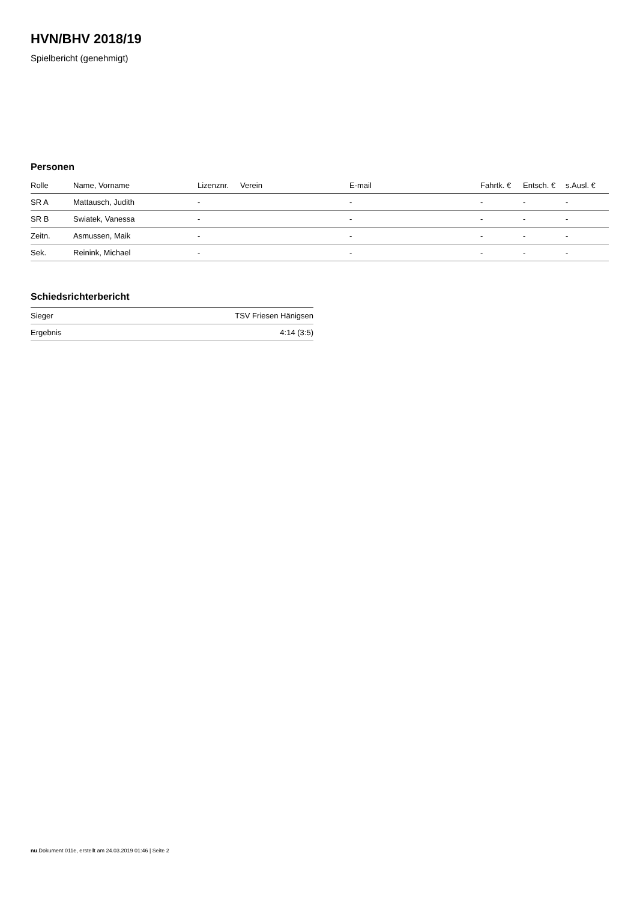HVN/BHV 2018/19
Spielbericht (genehmigt)
Personen
| Rolle | Name, Vorname | Lizenznr. | Verein | E-mail | Fahrtk. € | Entsch. € | s.Ausl. € |
| --- | --- | --- | --- | --- | --- | --- | --- |
| SR A | Mattausch, Judith | - | | - | - | - | - |
| SR B | Swiatek, Vanessa | - | | - | - | - | - |
| Zeitn. | Asmussen, Maik | - | | - | - | - | - |
| Sek. | Reinink, Michael | - | | - | - | - | - |
Schiedsrichterbericht
| Sieger | TSV Friesen Hänigsen |
| Ergebnis | 4:14 (3:5) |
nu.Dokument 011e, erstellt am 24.03.2019 01:46 | Seite 2